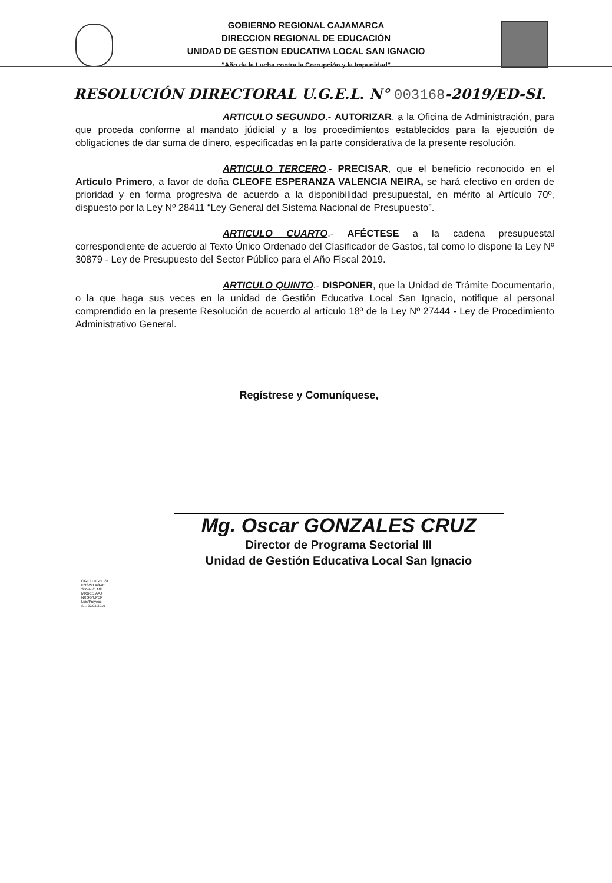GOBIERNO REGIONAL CAJAMARCA
DIRECCION REGIONAL DE EDUCACIÓN
UNIDAD DE GESTION EDUCATIVA LOCAL SAN IGNACIO
"Año de la Lucha contra la Corrupción y la Impunidad"
RESOLUCIÓN DIRECTORAL U.G.E.L. N° 003168-2019/ED-SI.
ARTICULO SEGUNDO.- AUTORIZAR, a la Oficina de Administración, para que proceda conforme al mandato júdicial y a los procedimientos establecidos para la ejecución de obligaciones de dar suma de dinero, especificadas en la parte considerativa de la presente resolución.
ARTICULO TERCERO.- PRECISAR, que el beneficio reconocido en el Artículo Primero, a favor de doña CLEOFE ESPERANZA VALENCIA NEIRA, se hará efectivo en orden de prioridad y en forma progresiva de acuerdo a la disponibilidad presupuestal, en mérito al Artículo 70º, dispuesto por la Ley Nº 28411 “Ley General del Sistema Nacional de Presupuesto”.
ARTICULO CUARTO.- AFÉCTESE a la cadena presupuestal correspondiente de acuerdo al Texto Único Ordenado del Clasificador de Gastos, tal como lo dispone la Ley Nº 30879 - Ley de Presupuesto del Sector Público para el Año Fiscal 2019.
ARTICULO QUINTO.- DISPONER, que la Unidad de Trámite Documentario, o la que haga sus veces en la unidad de Gestión Educativa Local San Ignacio, notifique al personal comprendido en la presente Resolución de acuerdo al artículo 18º de la Ley Nº 27444 - Ley de Procedimiento Administrativo General.
Regístrese y Comuníquese,
Mg. Oscar GONZALES CRUZ
Director de Programa Sectorial III
Unidad de Gestión Educativa Local San Ignacio
OGC/D.UGEL-SI
FOSC/J.AGAE
SDVAL/J.AGI
MRBC/J.AAJ
NRGG/UPER
Luis/Proyecc.
S.I. 22/03/2019